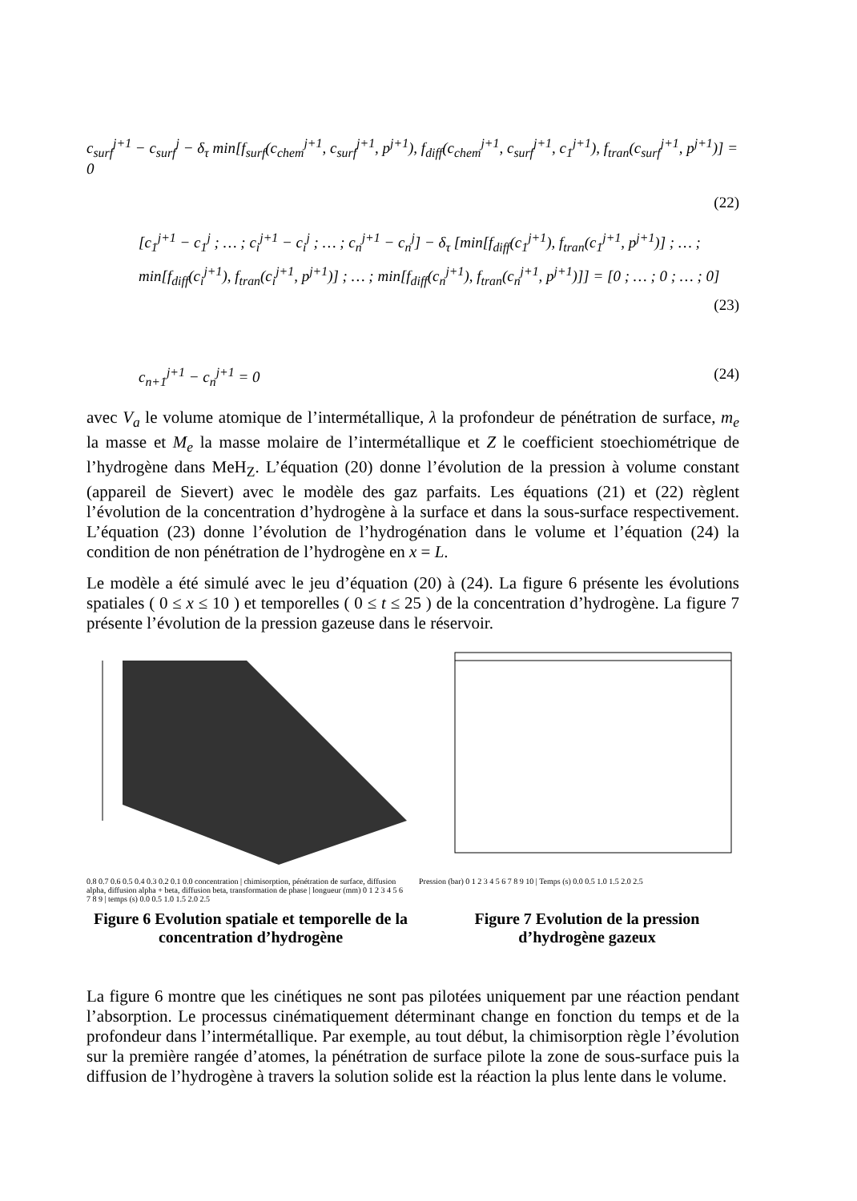c<sub>surf</sub><sup>j+1</sup> − c<sub>surf</sub><sup>j</sup> − δ<sub>τ</sub> min[f<sub>surf</sub>(c<sub>chem</sub><sup>j+1</sup>, c<sub>surf</sub><sup>j+1</sup>, p<sup>j+1</sup>), f<sub>diff</sub>(c<sub>chem</sub><sup>j+1</sup>, c<sub>surf</sub><sup>j+1</sup>, c<sub>1</sub><sup>j+1</sup>), f<sub>tran</sub>(c<sub>surf</sub><sup>j+1</sup>, p<sup>j+1</sup>)] = 0
(22)
[c<sub>1</sub><sup>j+1</sup> − c<sub>1</sub><sup>j</sup> ; … ; c<sub>i</sub><sup>j+1</sup> − c<sub>i</sub><sup>j</sup> ; … ; c<sub>n</sub><sup>j+1</sup> − c<sub>n</sub><sup>j</sup>] − δ<sub>τ</sub> [min[f<sub>diff</sub>(c<sub>1</sub><sup>j+1</sup>), f<sub>tran</sub>(c<sub>1</sub><sup>j+1</sup>, p<sup>j+1</sup>)] ; … ; min[f<sub>diff</sub>(c<sub>i</sub><sup>j+1</sup>), f<sub>tran</sub>(c<sub>i</sub><sup>j+1</sup>, p<sup>j+1</sup>)] ; … ; min[f<sub>diff</sub>(c<sub>n</sub><sup>j+1</sup>), f<sub>tran</sub>(c<sub>n</sub><sup>j+1</sup>, p<sup>j+1</sup>)]] = [0 ; … ; 0 ; … ; 0] (23)
c<sub>n+1</sub><sup>j+1</sup> − c<sub>n</sub><sup>j+1</sup> = 0 (24)
avec V<sub>a</sub> le volume atomique de l’intermétallique, λ la profondeur de pénétration de surface, m<sub>e</sub> la masse et M<sub>e</sub> la masse molaire de l’intermétallique et Z le coefficient stoechiométrique de l’hydrogène dans MeH<sub>Z</sub>. L’équation (20) donne l’évolution de la pression à volume constant (appareil de Sievert) avec le modèle des gaz parfaits. Les équations (21) et (22) règlent l’évolution de la concentration d’hydrogène à la surface et dans la sous-surface respectivement. L’équation (23) donne l’évolution de l’hydrogénation dans le volume et l’équation (24) la condition de non pénétration de l’hydrogène en x = L.
Le modèle a été simulé avec le jeu d’équation (20) à (24). La figure 6 présente les évolutions spatiales ( 0 ≤ x ≤ 10 ) et temporelles ( 0 ≤ t ≤ 25 ) de la concentration d’hydrogène. La figure 7 présente l’évolution de la pression gazeuse dans le réservoir.
0.8 0.7 0.6 0.5 0.4 0.3 0.2 0.1 0.0 concentration | chimisorption, pénétration de surface, diffusion alpha, diffusion alpha + beta, diffusion beta, transformation de phase | longueur (mm) 0 1 2 3 4 5 6 7 8 9 | temps (s) 0.0 0.5 1.0 1.5 2.0 2.5
Pression (bar) 0 1 2 3 4 5 6 7 8 9 10 | Temps (s) 0.0 0.5 1.0 1.5 2.0 2.5
Figure 6 Evolution spatiale et temporelle de la concentration d’hydrogène
Figure 7 Evolution de la pression d’hydrogène gazeux
La figure 6 montre que les cinétiques ne sont pas pilotées uniquement par une réaction pendant l’absorption. Le processus cinématiquement déterminant change en fonction du temps et de la profondeur dans l’intermétallique. Par exemple, au tout début, la chimisorption règle l’évolution sur la première rangée d’atomes, la pénétration de surface pilote la zone de sous-surface puis la diffusion de l’hydrogène à travers la solution solide est la réaction la plus lente dans le volume.